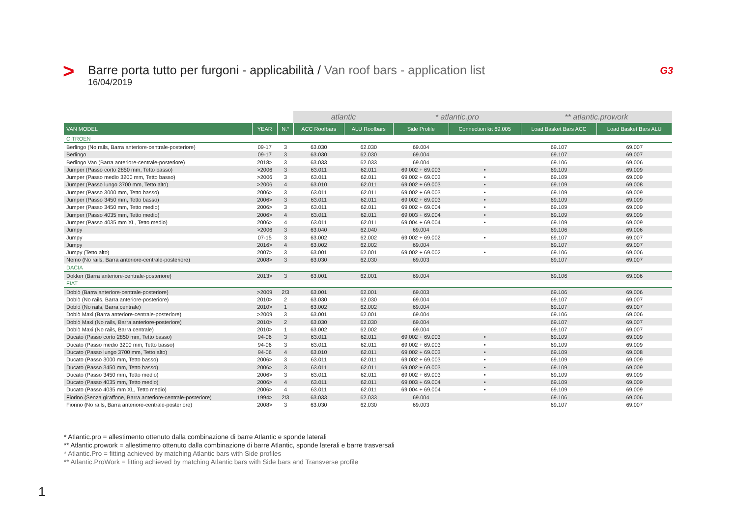>
Barre porta tutto per furgoni - applicabilità / Van roof bars - application list
16/04/2019
G3
| | | | atlantic | | * atlantic.pro | | ** atlantic.prowork | |
| --- | --- | --- | --- | --- | --- | --- | --- | --- |
| VAN MODEL | YEAR | N.° | ACC Roofbars | ALU Roofbars | Side Profile | Connection kit 69.005 | Load Basket Bars ACC | Load Basket Bars ALU |
| CITROEN | | | | | | | | |
| Berlingo (No rails, Barra anteriore-centrale-posteriore) | 09-17 | 3 | 63.030 | 62.030 | 69.004 | | 69.107 | 69.007 |
| Berlingo | 09-17 | 3 | 63.030 | 62.030 | 69.004 | | 69.107 | 69.007 |
| Berlingo Van (Barra anteriore-centrale-posteriore) | 2018> | 3 | 63.033 | 62.033 | 69.004 | | 69.106 | 69.006 |
| Jumper (Passo corto 2850 mm, Tetto basso) | >2006 | 3 | 63.011 | 62.011 | 69.002 + 69.003 | • | 69.109 | 69.009 |
| Jumper (Passo medio 3200 mm, Tetto basso) | >2006 | 3 | 63.011 | 62.011 | 69.002 + 69.003 | • | 69.109 | 69.009 |
| Jumper (Passo lungo 3700 mm, Tetto alto) | >2006 | 4 | 63.010 | 62.011 | 69.002 + 69.003 | • | 69.109 | 69.008 |
| Jumper (Passo 3000 mm, Tetto basso) | 2006> | 3 | 63.011 | 62.011 | 69.002 + 69.003 | • | 69.109 | 69.009 |
| Jumper (Passo 3450 mm, Tetto basso) | 2006> | 3 | 63.011 | 62.011 | 69.002 + 69.003 | • | 69.109 | 69.009 |
| Jumper (Passo 3450 mm, Tetto medio) | 2006> | 3 | 63.011 | 62.011 | 69.002 + 69.004 | • | 69.109 | 69.009 |
| Jumper (Passo 4035 mm, Tetto medio) | 2006> | 4 | 63.011 | 62.011 | 69.003 + 69.004 | • | 69.109 | 69.009 |
| Jumper (Passo 4035 mm XL, Tetto medio) | 2006> | 4 | 63.011 | 62.011 | 69.004 + 69.004 | • | 69.109 | 69.009 |
| Jumpy | >2006 | 3 | 63.040 | 62.040 | 69.004 | | 69.106 | 69.006 |
| Jumpy | 07-15 | 3 | 63.002 | 62.002 | 69.002 + 69.002 | • | 69.107 | 69.007 |
| Jumpy | 2016> | 4 | 63.002 | 62.002 | 69.004 | | 69.107 | 69.007 |
| Jumpy (Tetto alto) | 2007> | 3 | 63.001 | 62.001 | 69.002 + 69.002 | • | 69.106 | 69.006 |
| Nemo (No rails, Barra anteriore-centrale-posteriore) | 2008> | 3 | 63.030 | 62.030 | 69.003 | | 69.107 | 69.007 |
| DACIA | | | | | | | | |
| Dokker (Barra anteriore-centrale-posteriore) | 2013> | 3 | 63.001 | 62.001 | 69.004 | | 69.106 | 69.006 |
| FIAT | | | | | | | | |
| Doblò (Barra anteriore-centrale-posteriore) | >2009 | 2/3 | 63.001 | 62.001 | 69.003 | | 69.106 | 69.006 |
| Doblò (No rails, Barra anteriore-posteriore) | 2010> | 2 | 63.030 | 62.030 | 69.004 | | 69.107 | 69.007 |
| Doblò (No rails, Barra centrale) | 2010> | 1 | 63.002 | 62.002 | 69.004 | | 69.107 | 69.007 |
| Doblò Maxi (Barra anteriore-centrale-posteriore) | >2009 | 3 | 63.001 | 62.001 | 69.004 | | 69.106 | 69.006 |
| Doblò Maxi (No rails, Barra anteriore-posteriore) | 2010> | 2 | 63.030 | 62.030 | 69.004 | | 69.107 | 69.007 |
| Doblò Maxi (No rails, Barra centrale) | 2010> | 1 | 63.002 | 62.002 | 69.004 | | 69.107 | 69.007 |
| Ducato (Passo corto 2850 mm, Tetto basso) | 94-06 | 3 | 63.011 | 62.011 | 69.002 + 69.003 | • | 69.109 | 69.009 |
| Ducato (Passo medio 3200 mm, Tetto basso) | 94-06 | 3 | 63.011 | 62.011 | 69.002 + 69.003 | • | 69.109 | 69.009 |
| Ducato (Passo lungo 3700 mm, Tetto alto) | 94-06 | 4 | 63.010 | 62.011 | 69.002 + 69.003 | • | 69.109 | 69.008 |
| Ducato (Passo 3000 mm, Tetto basso) | 2006> | 3 | 63.011 | 62.011 | 69.002 + 69.003 | • | 69.109 | 69.009 |
| Ducato (Passo 3450 mm, Tetto basso) | 2006> | 3 | 63.011 | 62.011 | 69.002 + 69.003 | • | 69.109 | 69.009 |
| Ducato (Passo 3450 mm, Tetto medio) | 2006> | 3 | 63.011 | 62.011 | 69.002 + 69.003 | • | 69.109 | 69.009 |
| Ducato (Passo 4035 mm, Tetto medio) | 2006> | 4 | 63.011 | 62.011 | 69.003 + 69.004 | • | 69.109 | 69.009 |
| Ducato (Passo 4035 mm XL, Tetto medio) | 2006> | 4 | 63.011 | 62.011 | 69.004 + 69.004 | • | 69.109 | 69.009 |
| Fiorino (Senza giraffone, Barra anteriore-centrale-posteriore) | 1994> | 2/3 | 63.033 | 62.033 | 69.004 | | 69.106 | 69.006 |
| Fiorino (No rails, Barra anteriore-centrale-posteriore) | 2008> | 3 | 63.030 | 62.030 | 69.003 | | 69.107 | 69.007 |
* Atlantic.pro = allestimento ottenuto dalla combinazione di barre Atlantic e sponde laterali
** Atlantic.prowork = allestimento ottenuto dalla combinazione di barre Atlantic, sponde laterali e barre trasversali
* Atlantic.Pro = fitting achieved by matching Atlantic bars with Side profiles
** Atlantic.ProWork = fitting achieved by matching Atlantic bars with Side bars and Transverse profile
1